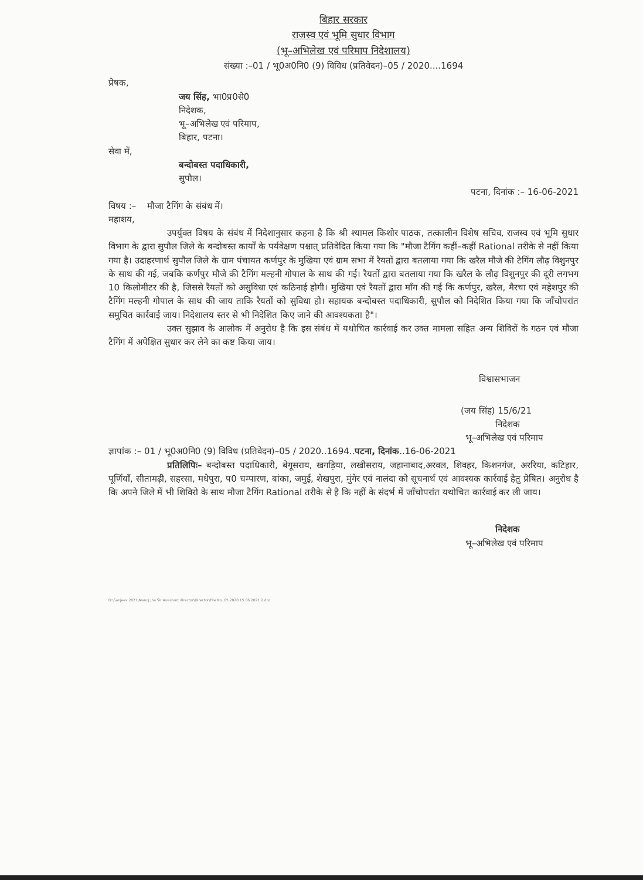बिहार सरकार
राजस्व एवं भूमि सुधार विभाग
(भू–अभिलेख एवं परिमाप निदेशालय)
संख्या :–01 / भू0अ0नि0 (9) विविध (प्रतिवेदन)–05 / 2020....1694
प्रेषक,
जय सिंह, भा0प्र0से0
निदेशक,
भू–अभिलेख एवं परिमाप,
बिहार, पटना।
सेवा में,
बन्दोबस्त पदाधिकारी,
सुपौल।
पटना, दिनांक :– 16-06-2021
विषय :– मौजा टैगिंग के संबंध में।
महाशय,
उपर्युक्त विषय के संबंध में निदेशानुसार कहना है कि श्री श्यामल किशोर पाठक, तत्कालीन विशेष सचिव, राजस्व एवं भूमि सुधार विभाग के द्वारा सुपौल जिले के बन्दोबस्त कार्यों के पर्यवेक्षण पश्चात् प्रतिवेदित किया गया कि "मौजा टैगिंग कहीं–कहीं Rational तरीके से नहीं किया गया है। उदाहरणार्थ सुपौल जिले के ग्राम पंचायत कर्णपुर के मुखिया एवं ग्राम सभा में रैयतों द्वारा बतलाया गया कि खरैल मौजे की टेगिंग लौढ़ विशुनपुर के साथ की गई, जबकि कर्णपुर मौजे की टैगिंग मल्हनी गोपाल के साथ की गई। रैयतों द्वारा बतलाया गया कि खरैल के लौढ़ विशुनपुर की दूरी लगभग 10 किलोमीटर की है, जिससे रैयतों को असुविधा एवं कठिनाई होगी। मुखिया एवं रैयतों द्वारा माँग की गई कि कर्णपुर, खरैल, मैरचा एवं महेशपुर की टैगिंग मल्हनी गोपाल के साथ की जाय ताकि रैयतों को सुविधा हो। सहायक बन्दोबस्त पदाधिकारी, सुपौल को निदेशित किया गया कि जाँचोपरांत समुचित कार्रवाई जाय। निदेशालय स्तर से भी निदेशित किए जाने की आवश्यकता है"।
उक्त सुझाव के आलोक में अनुरोध है कि इस संबंध में यथोचित कार्रवाई कर उक्त मामला सहित अन्य शिविरों के गठन एवं मौजा टैगिंग में अपेक्षित सुधार कर लेने का कष्ट किया जाय।
विश्वासभाजन
(जय सिंह) 15/6/21
निदेशक
भू–अभिलेख एवं परिमाप
ज्ञापांक :– 01 / भू0अ0नि0 (9) विविध (प्रतिवेदन)–05 / 2020..1694..पटना, दिनांक..16-06-2021
प्रतिलिपिः– बन्दोबस्त पदाधिकारी, बेगूसराय, खगड़िया, लखीसराय, जहानाबाद,अरवल, शिवहर, किशनगंज, अररिया, कटिहार, पूर्णियाँ, सीतामढ़ी, सहरसा, मधेपुरा, प0 चम्पारण, बांका, जमुई, शेखपुरा, मुंगेर एवं नालंदा को सूचनार्थ एवं आवश्यक कार्रवाई हेतु प्रेषित। अनुरोध है कि अपने जिले में भी शिविरो के साथ मौजा टैगिंग Rational तरीके से है कि नहीं के संदर्भ में जाँचोपरांत यथोचित कार्रवाई कर ली जाय।
निदेशक
भू–अभिलेख एवं परिमाप
D:\Sanjeev 2021\Manoj Jha Sir Assistant director\Director\File No. 05 2020 15.06.2021 2.doc